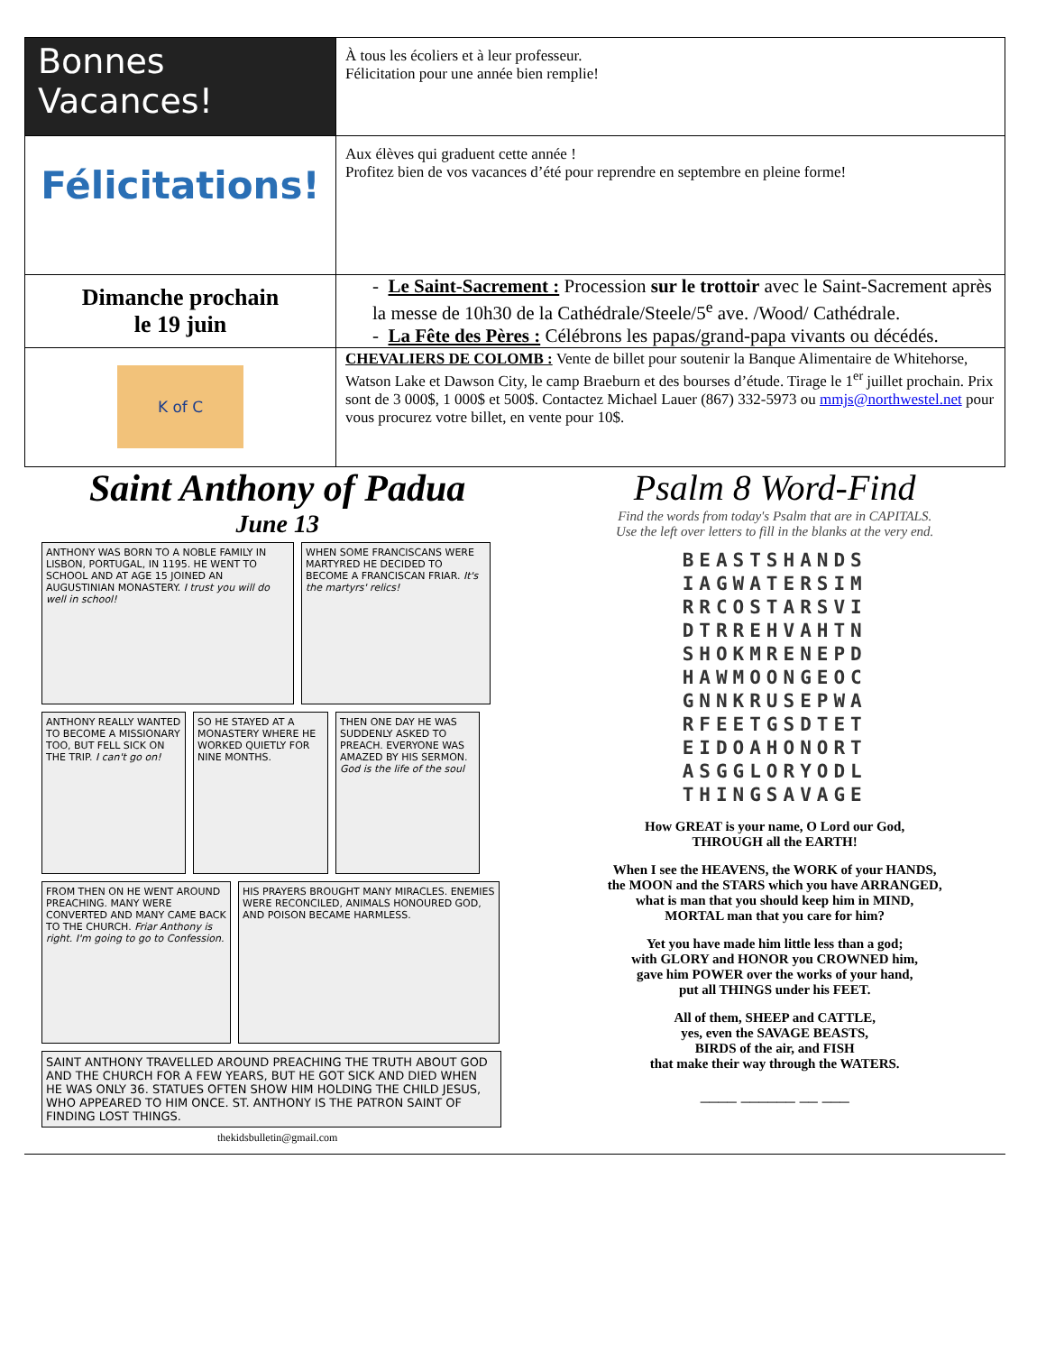| Bonnes Vacances! | À tous les écoliers et à leur professeur. Félicitation pour une année bien remplie! |
| Félicitations! | Aux élèves qui graduent cette année ! Profitez bien de vos vacances d’été pour reprendre en septembre en pleine forme! |
| Dimanche prochain le 19 juin | - Le Saint-Sacrement : Procession sur le trottoir avec le Saint-Sacrement après la messe de 10h30 de la Cathédrale/Steele/5<sup>e</sup> ave. /Wood/ Cathédrale. - La Fête des Pères : Célébrons les papas/grand-papa vivants ou décédés. |
| K of C | CHEVALIERS DE COLOMB : Vente de billet pour soutenir la Banque Alimentaire de Whitehorse, Watson Lake et Dawson City, le camp Braeburn et des bourses d’étude. Tirage le 1<sup>er</sup> juillet prochain. Prix sont de 3 000$, 1 000$ et 500$. Contactez Michael Lauer (867) 332-5973 ou mmjs@northwestel.net pour vous procurez votre billet, en vente pour 10$. |
Saint Anthony of Padua
June 13
ANTHONY WAS BORN TO A NOBLE FAMILY IN LISBON, PORTUGAL, IN 1195. HE WENT TO SCHOOL AND AT AGE 15 JOINED AN AUGUSTINIAN MONASTERY. I trust you will do well in school!
WHEN SOME FRANCISCANS WERE MARTYRED HE DECIDED TO BECOME A FRANCISCAN FRIAR. It's the martyrs' relics!
ANTHONY REALLY WANTED TO BECOME A MISSIONARY TOO, BUT FELL SICK ON THE TRIP. I can't go on!
SO HE STAYED AT A MONASTERY WHERE HE WORKED QUIETLY FOR NINE MONTHS.
THEN ONE DAY HE WAS SUDDENLY ASKED TO PREACH. EVERYONE WAS AMAZED BY HIS SERMON. God is the life of the soul
FROM THEN ON HE WENT AROUND PREACHING. MANY WERE CONVERTED AND MANY CAME BACK TO THE CHURCH. Friar Anthony is right. I'm going to go to Confession.
HIS PRAYERS BROUGHT MANY MIRACLES. ENEMIES WERE RECONCILED, ANIMALS HONOURED GOD, AND POISON BECAME HARMLESS.
SAINT ANTHONY TRAVELLED AROUND PREACHING THE TRUTH ABOUT GOD AND THE CHURCH FOR A FEW YEARS, BUT HE GOT SICK AND DIED WHEN HE WAS ONLY 36. STATUES OFTEN SHOW HIM HOLDING THE CHILD JESUS, WHO APPEARED TO HIM ONCE. ST. ANTHONY IS THE PATRON SAINT OF FINDING LOST THINGS.
thekidsbulletin@gmail.com
Psalm 8 Word-Find
Find the words from today's Psalm that are in CAPITALS.
Use the left over letters to fill in the blanks at the very end.
BEASTSHANDS
IAGWATERSIM
RRCOSTARSVI
DTRREHVAHTN
SHOKMRENEPD
HAWMOONGEOC
GNNKRUSEPWA
RFEETGSDTET
EIDOAHONORT
ASGGLORYODL
THINGSAVAGE
How GREAT is your name, O Lord our God,
THROUGH all the EARTH!
When I see the HEAVENS, the WORK of your HANDS,
the MOON and the STARS which you have ARRANGED,
what is man that you should keep him in MIND,
MORTAL man that you care for him?
Yet you have made him little less than a god;
with GLORY and HONOR you CROWNED him,
gave him POWER over the works of your hand,
put all THINGS under his FEET.
All of them, SHEEP and CATTLE,
yes, even the SAVAGE BEASTS,
BIRDS of the air, and FISH
that make their way through the WATERS.
____ ______ __ ___